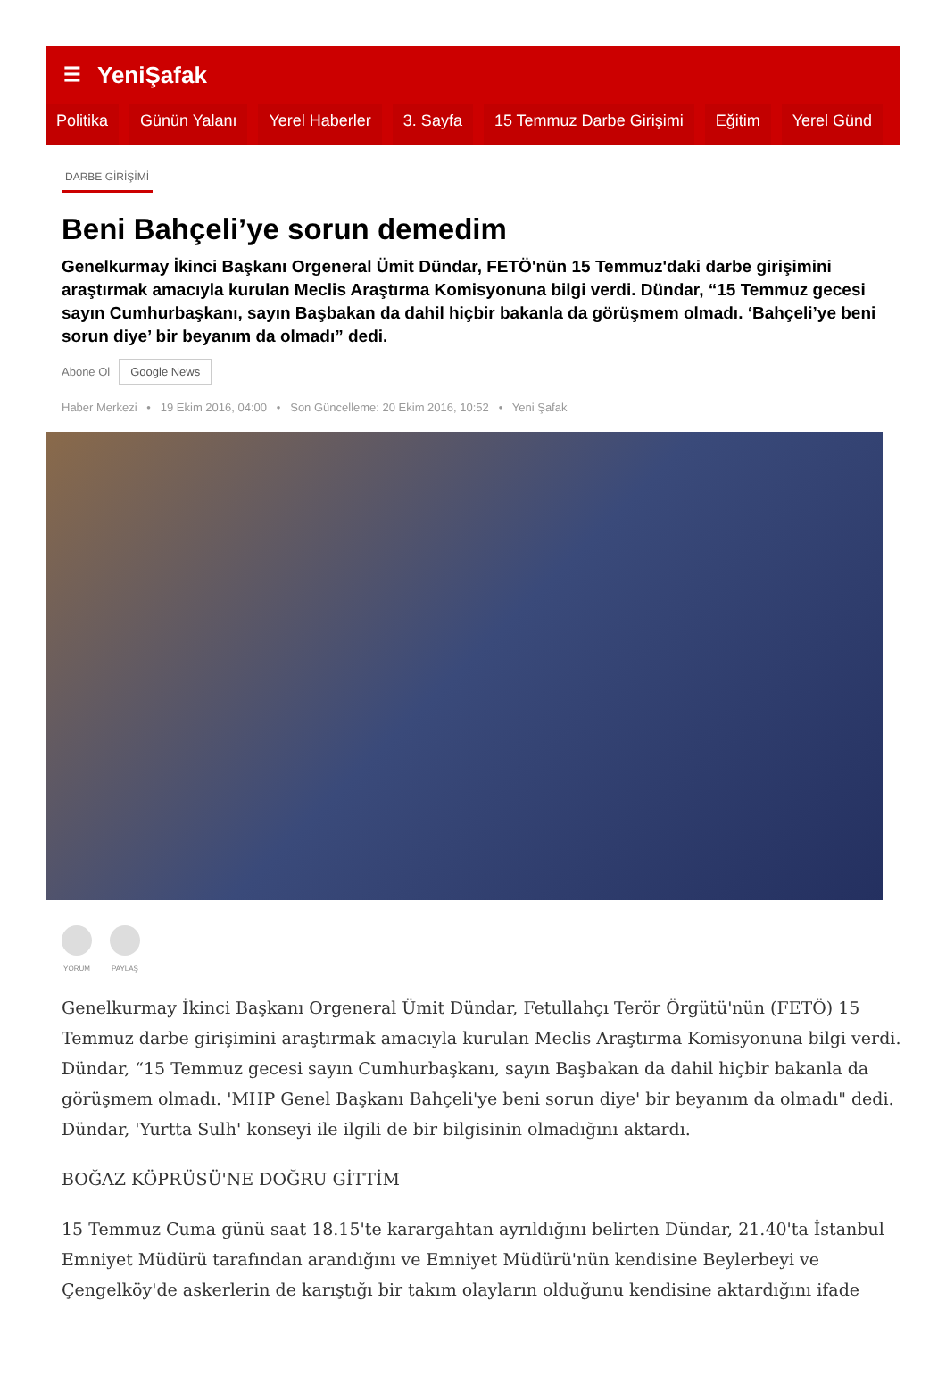☰ YeniŞafak
Politika Günün Yalanı Yerel Haberler 3. Sayfa 15 Temmuz Darbe Girişimi Eğitim Yerel Günd
DARBE GİRİŞİMİ
Beni Bahçeli’ye sorun demedim
Genelkurmay İkinci Başkanı Orgeneral Ümit Dündar, FETÖ'nün 15 Temmuz'daki darbe girişimini araştırmak amacıyla kurulan Meclis Araştırma Komisyonuna bilgi verdi. Dündar, “15 Temmuz gecesi sayın Cumhurbaşkanı, sayın Başbakan da dahil hiçbir bakanla da görüşmem olmadı. ‘Bahçeli’ye beni sorun diye’ bir beyanım da olmadı” dedi.
Abone Ol Google News
Haber Merkezi • 19 Ekim 2016, 04:00 • Son Güncelleme: 20 Ekim 2016, 10:52 • Yeni Şafak
YORUM PAYLAŞ
Genelkurmay İkinci Başkanı Orgeneral Ümit Dündar, Fetullahçı Terör Örgütü'nün (FETÖ) 15 Temmuz darbe girişimini araştırmak amacıyla kurulan Meclis Araştırma Komisyonuna bilgi verdi. Dündar, “15 Temmuz gecesi sayın Cumhurbaşkanı, sayın Başbakan da dahil hiçbir bakanla da görüşmem olmadı. 'MHP Genel Başkanı Bahçeli'ye beni sorun diye' bir beyanım da olmadı" dedi. Dündar, 'Yurtta Sulh' konseyi ile ilgili de bir bilgisinin olmadığını aktardı.
BOĞAZ KÖPRÜSÜ'NE DOĞRU GİTTİM
15 Temmuz Cuma günü saat 18.15'te karargahtan ayrıldığını belirten Dündar, 21.40'ta İstanbul Emniyet Müdürü tarafından arandığını ve Emniyet Müdürü'nün kendisine Beylerbeyi ve Çengelköy'de askerlerin de karıştığı bir takım olayların olduğunu kendisine aktardığını ifade